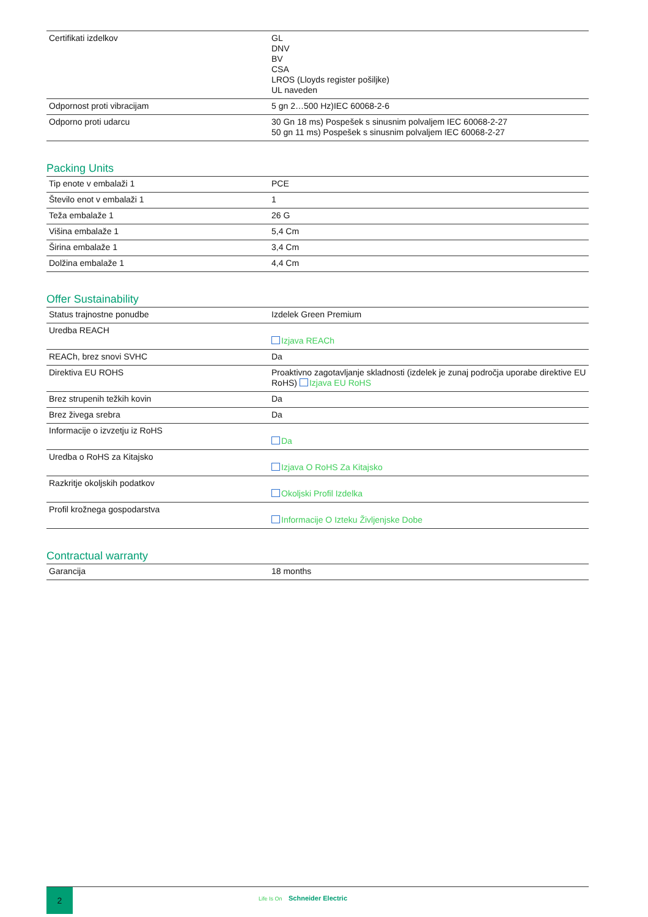| Certifikati izdelkov | GL DNV BV CSA LROS (Lloyds register pošiljke) UL naveden |
| Odpornost proti vibracijam | 5 gn 2…500 Hz)IEC 60068-2-6 |
| Odporno proti udarcu | 30 Gn 18 ms) Pospešek s sinusnim polvaljem IEC 60068-2-27 50 gn 11 ms) Pospešek s sinusnim polvaljem IEC 60068-2-27 |
Packing Units
| Tip enote v embalaži 1 | PCE |
| Število enot v embalaži 1 | 1 |
| Teža embalaže 1 | 26 G |
| Višina embalaže 1 | 5,4 Cm |
| Širina embalaže 1 | 3,4 Cm |
| Dolžina embalaže 1 | 4,4 Cm |
Offer Sustainability
| Status trajnostne ponudbe | Izdelek Green Premium |
| Uredba REACH | Izjava REACh |
| REACh, brez snovi SVHC | Da |
| Direktiva EU ROHS | Proaktivno zagotavljanje skladnosti (izdelek je zunaj področja uporabe direktive EU RoHS) Izjava EU RoHS |
| Brez strupenih težkih kovin | Da |
| Brez živega srebra | Da |
| Informacije o izvzetju iz RoHS | Da |
| Uredba o RoHS za Kitajsko | Izjava O RoHS Za Kitajsko |
| Razkritje okoljskih podatkov | Okoljski Profil Izdelka |
| Profil krožnega gospodarstva | Informacije O Izteku Življenjske Dobe |
Contractual warranty
| Garancija | 18 months |
2
Life Is On Schneider Electric